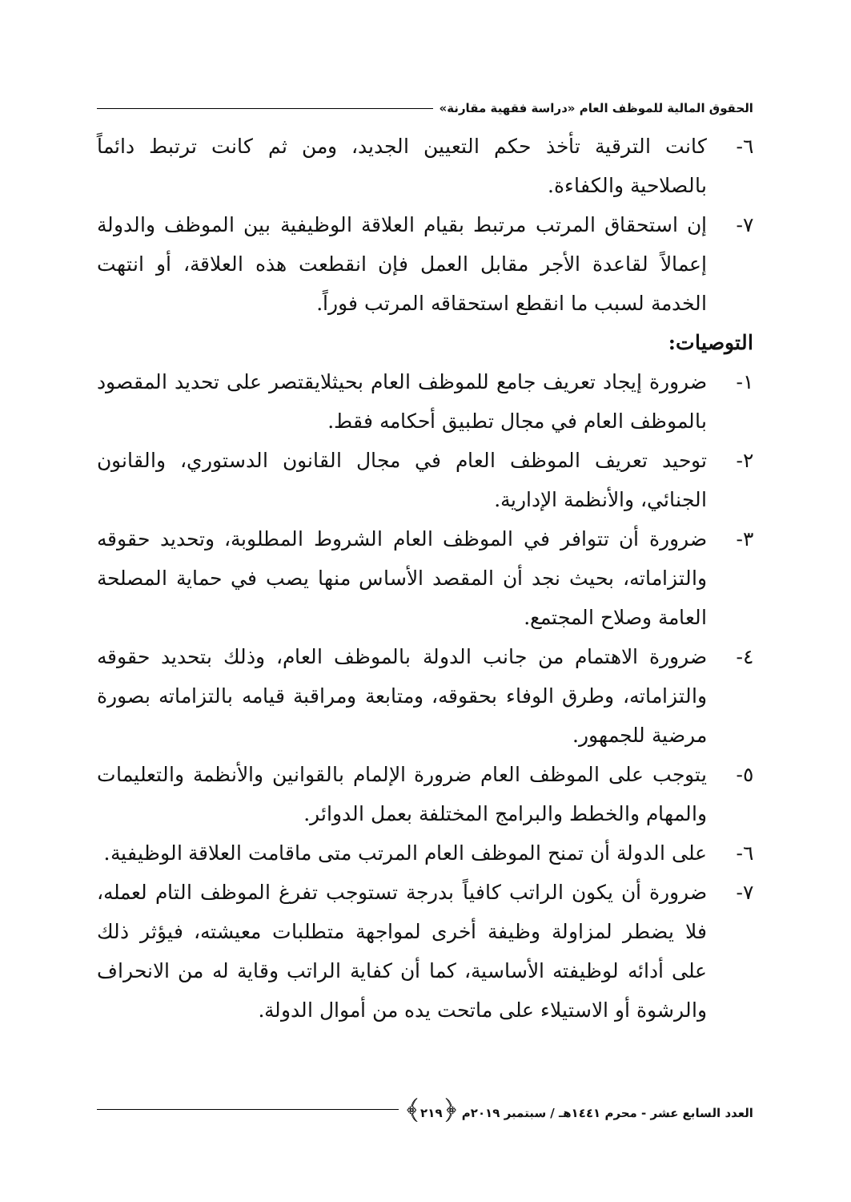الحقوق المالية للموظف العام «دراسة فقهية مقارنة»
٦- كانت الترقية تأخذ حكم التعيين الجديد، ومن ثم كانت ترتبط دائماً بالصلاحية والكفاءة.
٧- إن استحقاق المرتب مرتبط بقيام العلاقة الوظيفية بين الموظف والدولة إعمالاً لقاعدة الأجر مقابل العمل فإن انقطعت هذه العلاقة، أو انتهت الخدمة لسبب ما انقطع استحقاقه المرتب فوراً.
التوصيات:
١- ضرورة إيجاد تعريف جامع للموظف العام بحيثلايقتصر على تحديد المقصود بالموظف العام في مجال تطبيق أحكامه فقط.
٢- توحيد تعريف الموظف العام في مجال القانون الدستوري، والقانون الجنائي، والأنظمة الإدارية.
٣- ضرورة أن تتوافر في الموظف العام الشروط المطلوبة، وتحديد حقوقه والتزاماته، بحيث نجد أن المقصد الأساس منها يصب في حماية المصلحة العامة وصلاح المجتمع.
٤- ضرورة الاهتمام من جانب الدولة بالموظف العام، وذلك بتحديد حقوقه والتزاماته، وطرق الوفاء بحقوقه، ومتابعة ومراقبة قيامه بالتزاماته بصورة مرضية للجمهور.
٥- يتوجب على الموظف العام ضرورة الإلمام بالقوانين والأنظمة والتعليمات والمهام والخطط والبرامج المختلفة بعمل الدوائر.
٦- على الدولة أن تمنح الموظف العام المرتب متى ماقامت العلاقة الوظيفية.
٧- ضرورة أن يكون الراتب كافياً بدرجة تستوجب تفرغ الموظف التام لعمله، فلا يضطر لمزاولة وظيفة أخرى لمواجهة متطلبات معيشته، فيؤثر ذلك على أدائه لوظيفته الأساسية، كما أن كفاية الراتب وقاية له من الانحراف والرشوة أو الاستيلاء على ماتحت يده من أموال الدولة.
العدد السابع عشر - محرم ١٤٤١هـ / سبتمبر ٢٠١٩م ﴿٢١٩﴾